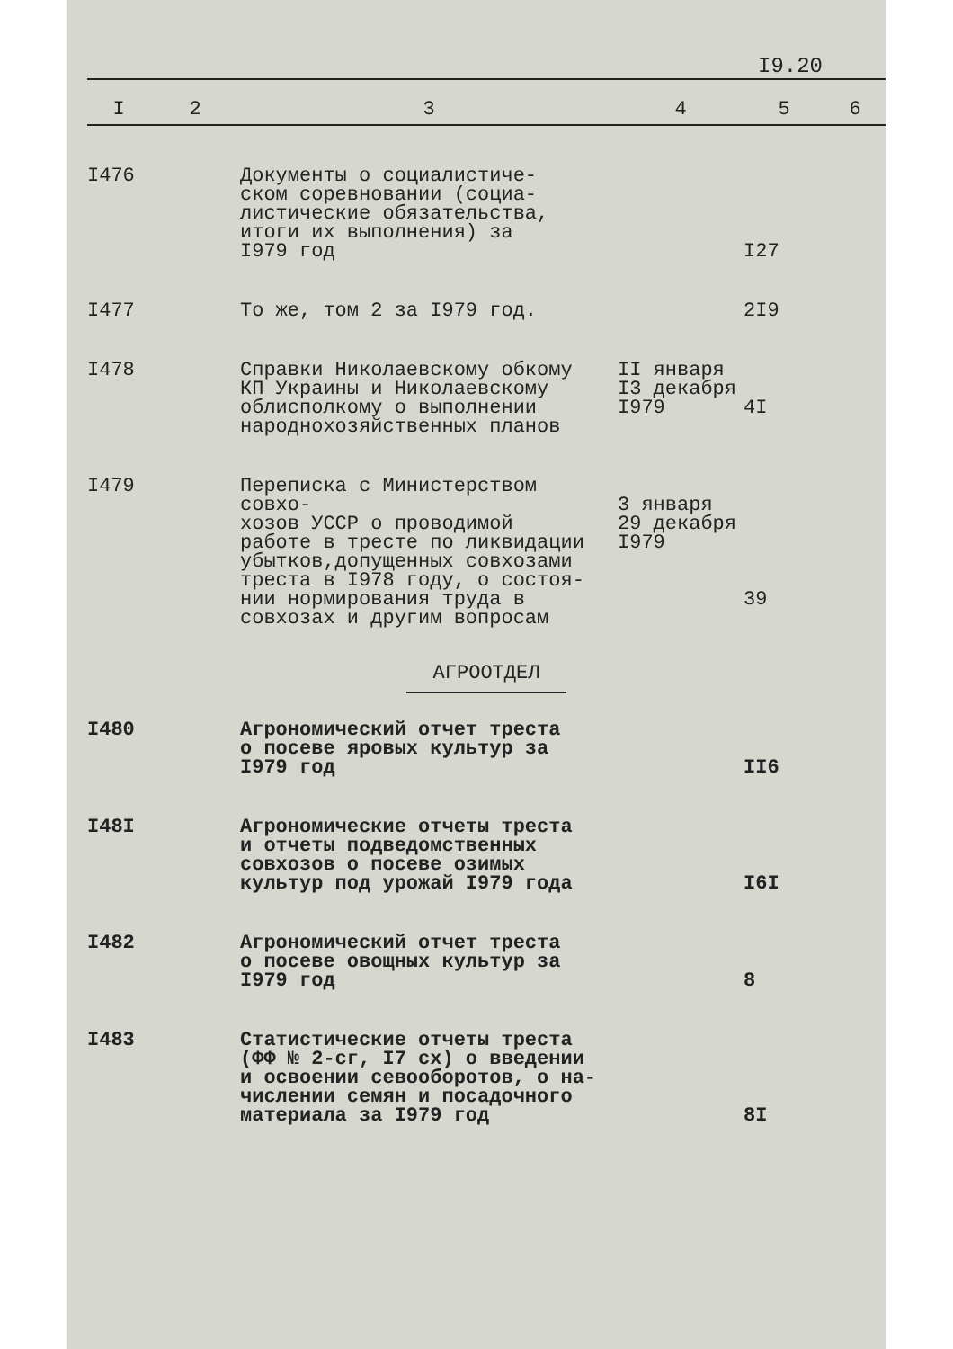I9.20
| I | 2 | 3 | 4 | 5 | 6 |
| --- | --- | --- | --- | --- | --- |
| I476 | | Документы о социалистиче- ском соревновании (социа- листические обязательства, итоги их выполнения) за I979 год | | I27 | |
| I477 | | То же, том 2 за I979 год. | | 2I9 | |
| I478 | | Справки Николаевскому обкому КП Украины и Николаевскому облисполкому о выполнении народнохозяйственных планов | II января I3 декабря I979 | 4I | |
| I479 | | Переписка с Министерством совхо- хозов УССР о проводимой работе в тресте по ликвидации убытков,допущенных совхозами треста в I978 году, о состоя- нии нормирования труда в совхозах и другим вопросам | 3 января 29 декабря I979 | 39 | |
| АГРООТДЕЛ | | | | | |
| I480 | | Агрономический отчет треста о посеве яровых культур за I979 год | | II6 | |
| I48I | | Агрономические отчеты треста и отчеты подведомственных совхозов о посеве озимых культур под урожай I979 года | | I6I | |
| I482 | | Агрономический отчет треста о посеве овощных культур за I979 год | | 8 | |
| I483 | | Статистические отчеты треста (ФФ № 2-сг, I7 сх) о введении и освоении севооборотов, о на- числении семян и посадочного материала за I979 год | | 8I | |